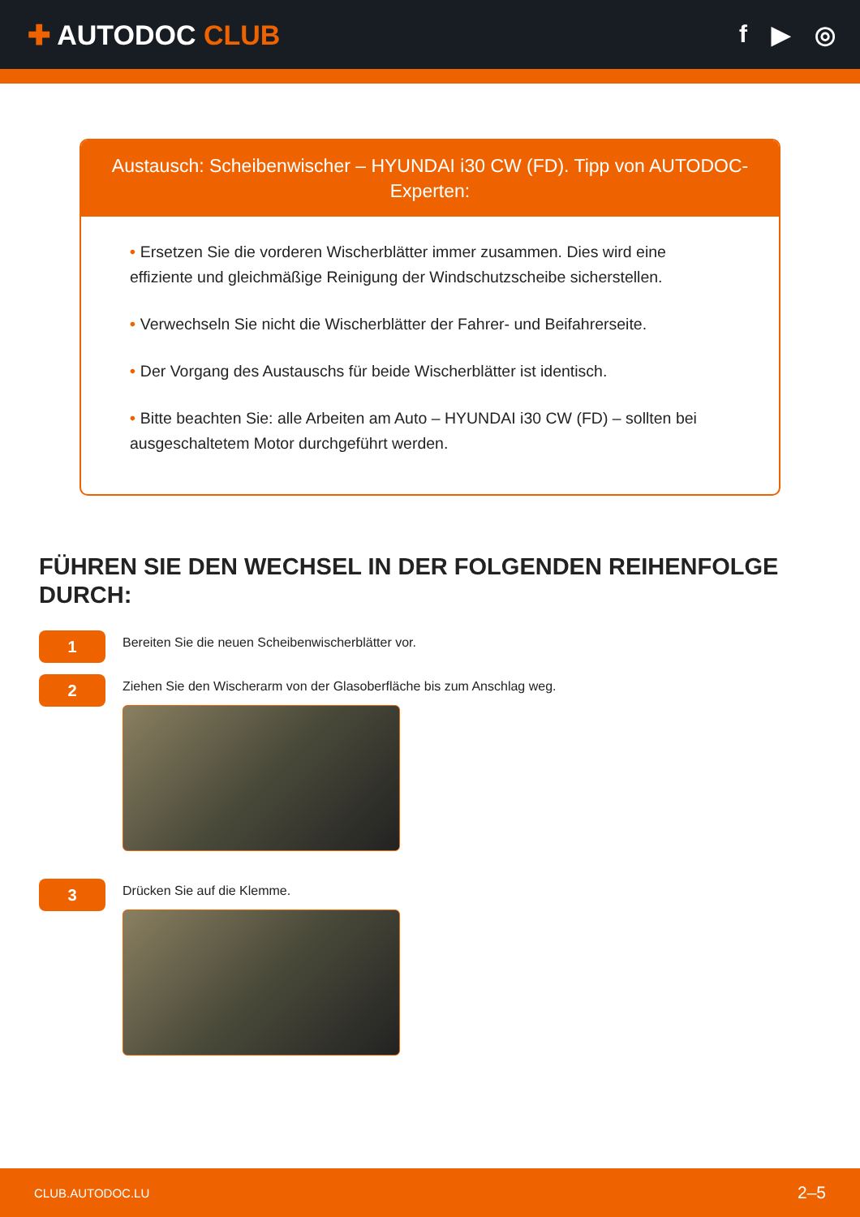✚ AUTODOC CLUB f ▶ ◎
Austausch: Scheibenwischer – HYUNDAI i30 CW (FD). Tipp von AUTODOC-Experten:
• Ersetzen Sie die vorderen Wischerblätter immer zusammen. Dies wird eine effiziente und gleichmäßige Reinigung der Windschutzscheibe sicherstellen.
• Verwechseln Sie nicht die Wischerblätter der Fahrer- und Beifahrerseite.
• Der Vorgang des Austauschs für beide Wischerblätter ist identisch.
• Bitte beachten Sie: alle Arbeiten am Auto – HYUNDAI i30 CW (FD) – sollten bei ausgeschaltetem Motor durchgeführt werden.
FÜHREN SIE DEN WECHSEL IN DER FOLGENDEN REIHENFOLGE DURCH:
1
Bereiten Sie die neuen Scheibenwischerblätter vor.
2
Ziehen Sie den Wischerarm von der Glasoberfläche bis zum Anschlag weg.
3
Drücken Sie auf die Klemme.
CLUB.AUTODOC.LU 2–5